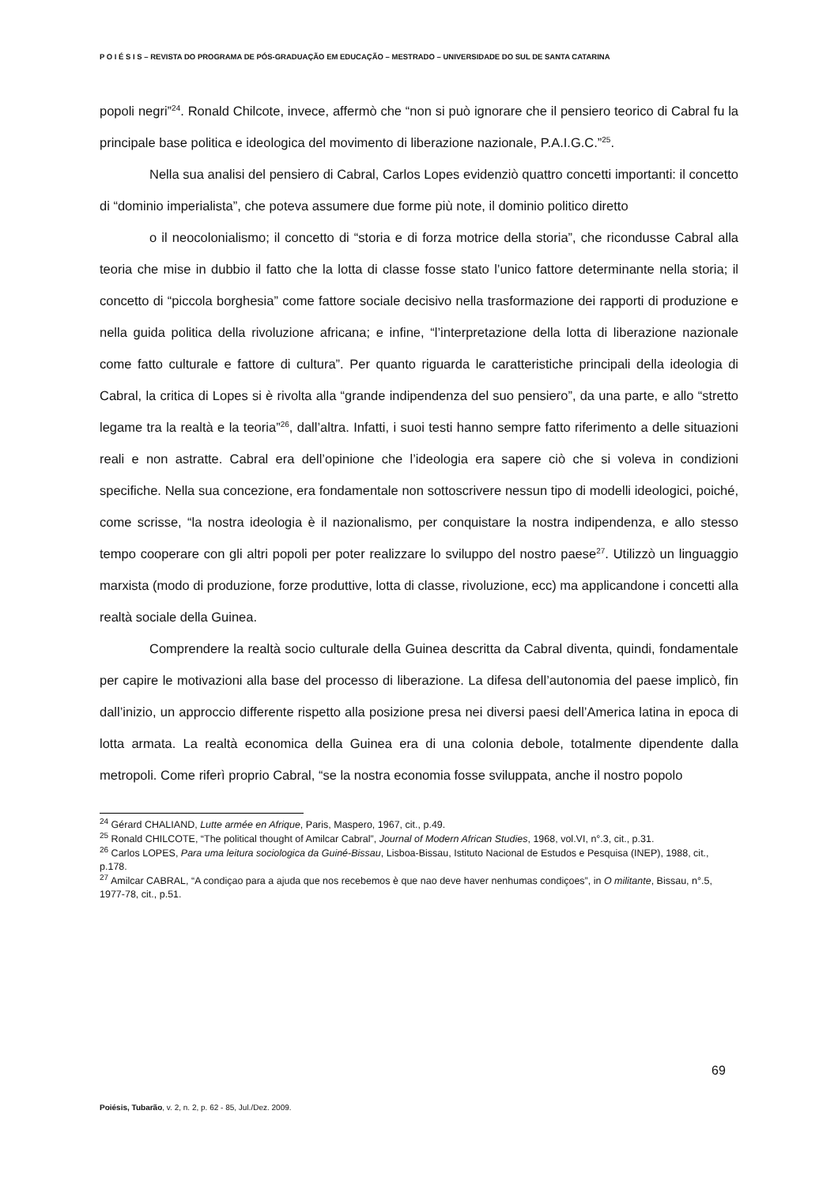P O I É S I S – REVISTA DO PROGRAMA DE PÓS-GRADUAÇÃO EM EDUCAÇÃO – MESTRADO – UNIVERSIDADE DO SUL DE SANTA CATARINA
popoli negri”<sup>24</sup>. Ronald Chilcote, invece, affermò che “non si può ignorare che il pensiero teorico di Cabral fu la principale base politica e ideologica del movimento di liberazione nazionale, P.A.I.G.C.”<sup>25</sup>.
Nella sua analisi del pensiero di Cabral, Carlos Lopes evidenziò quattro concetti importanti: il concetto di “dominio imperialista”, che poteva assumere due forme più note, il dominio politico diretto
o il neocolonialismo; il concetto di “storia e di forza motrice della storia”, che ricondusse Cabral alla teoria che mise in dubbio il fatto che la lotta di classe fosse stato l’unico fattore determinante nella storia; il concetto di “piccola borghesia” come fattore sociale decisivo nella trasformazione dei rapporti di produzione e nella guida politica della rivoluzione africana; e infine, “l’interpretazione della lotta di liberazione nazionale come fatto culturale e fattore di cultura”. Per quanto riguarda le caratteristiche principali della ideologia di Cabral, la critica di Lopes si è rivolta alla “grande indipendenza del suo pensiero”, da una parte, e allo “stretto legame tra la realtà e la teoria”<sup>26</sup>, dall’altra. Infatti, i suoi testi hanno sempre fatto riferimento a delle situazioni reali e non astratte. Cabral era dell’opinione che l’ideologia era sapere ciò che si voleva in condizioni specifiche. Nella sua concezione, era fondamentale non sottoscrivere nessun tipo di modelli ideologici, poiché, come scrisse, “la nostra ideologia è il nazionalismo, per conquistare la nostra indipendenza, e allo stesso tempo cooperare con gli altri popoli per poter realizzare lo sviluppo del nostro paese<sup>27</sup>. Utilizzò un linguaggio marxista (modo di produzione, forze produttive, lotta di classe, rivoluzione, ecc) ma applicandone i concetti alla realtà sociale della Guinea.
Comprendere la realtà socio culturale della Guinea descritta da Cabral diventa, quindi, fondamentale per capire le motivazioni alla base del processo di liberazione. La difesa dell’autonomia del paese implicò, fin dall’inizio, un approccio differente rispetto alla posizione presa nei diversi paesi dell’America latina in epoca di lotta armata. La realtà economica della Guinea era di una colonia debole, totalmente dipendente dalla metropoli. Come riferì proprio Cabral, “se la nostra economia fosse sviluppata, anche il nostro popolo
<sup>24</sup> Gérard CHALIAND, Lutte armée en Afrique, Paris, Maspero, 1967, cit., p.49.
<sup>25</sup> Ronald CHILCOTE, “The political thought of Amilcar Cabral”, Journal of Modern African Studies, 1968, vol.VI, n°.3, cit., p.31.
<sup>26</sup> Carlos LOPES, Para uma leitura sociologica da Guiné-Bissau, Lisboa-Bissau, Istituto Nacional de Estudos e Pesquisa (INEP), 1988, cit., p.178.
<sup>27</sup> Amilcar CABRAL, “A condiçao para a ajuda que nos recebemos è que nao deve haver nenhumas condiçoes”, in O militante, Bissau, n°.5, 1977-78, cit., p.51.
69
Poiésis, Tubarão, v. 2, n. 2, p. 62 - 85, Jul./Dez. 2009.